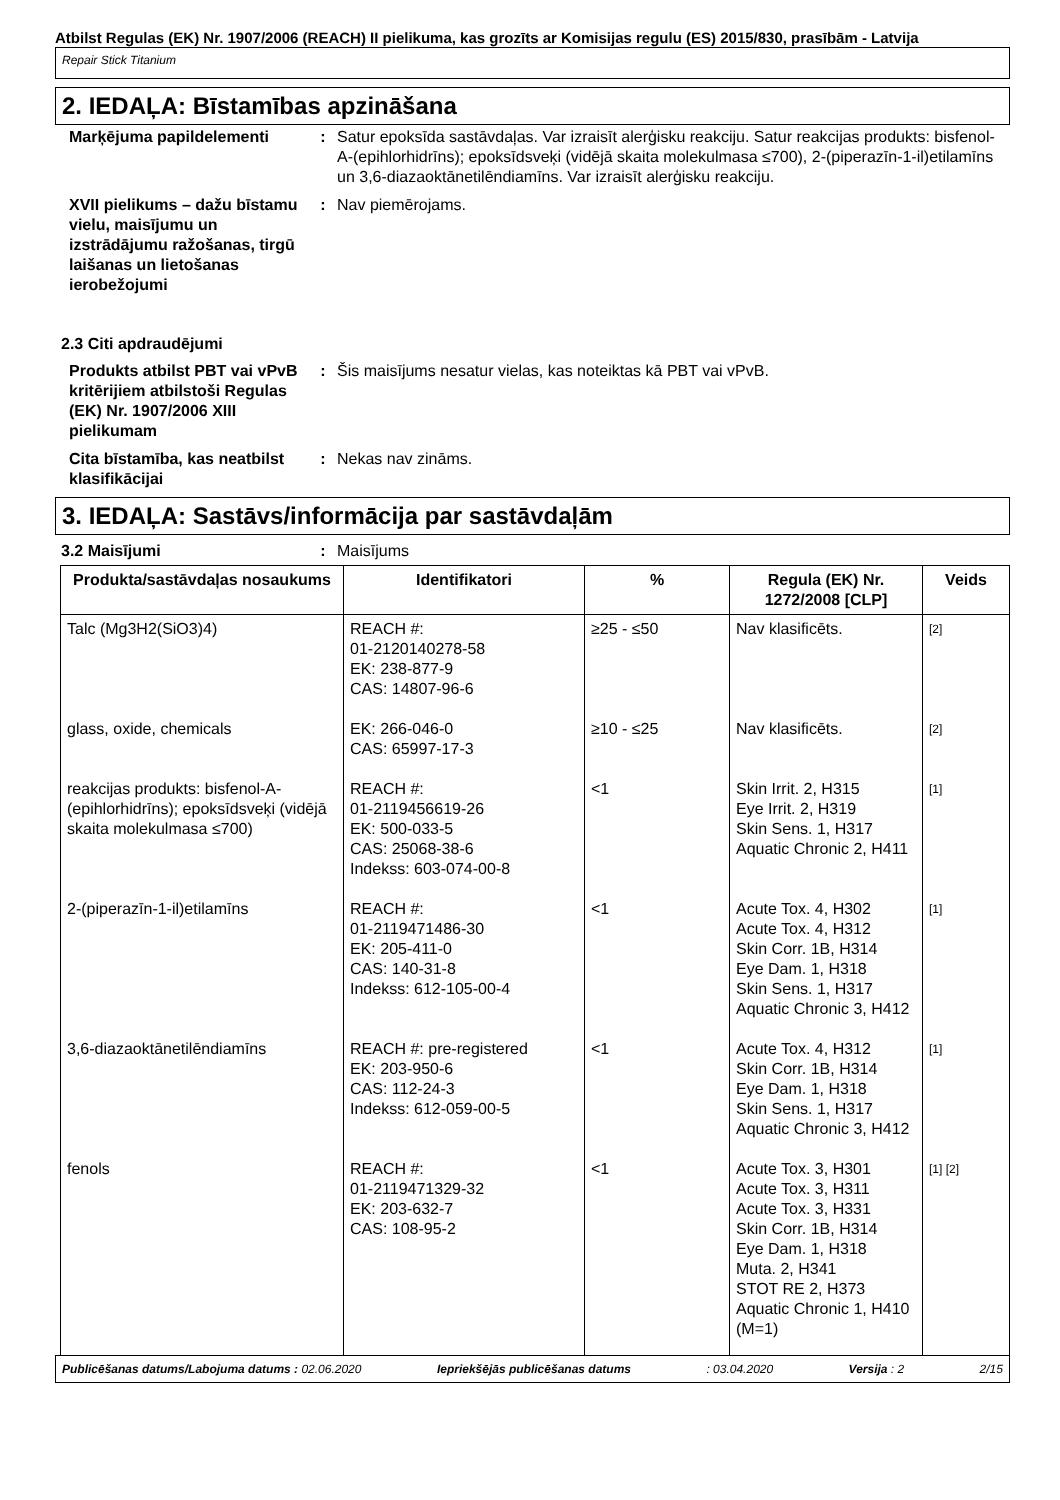Atbilst Regulas (EK) Nr. 1907/2006 (REACH) II pielikuma, kas grozīts ar Komisijas regulu (ES) 2015/830, prasībām - Latvija
Repair Stick Titanium
2. IEDAĻA: Bīstamības apzināšana
Marķējuma papildelementi : Satur epoksīda sastāvdaļas. Var izraisīt alerģisku reakciju. Satur reakcijas produkts: bisfenol-A-(epihlorhidrīns); epoksīdsveķi (vidējā skaita molekulmasa ≤700), 2-(piperazīn-1-il)etilamīns un 3,6-diazaoktānetilēndiamīns. Var izraisīt alerģisku reakciju.
XVII pielikums – dažu bīstamu vielu, maisījumu un izstrādājumu ražošanas, tirgū laišanas un lietošanas ierobežojumi
: Nav piemērojams.
2.3 Citi apdraudējumi
Produkts atbilst PBT vai vPvB kritērijiem atbilstoši Regulas (EK) Nr. 1907/2006 XIII pielikumam
: Šis maisījums nesatur vielas, kas noteiktas kā PBT vai vPvB.
Cita bīstamība, kas neatbilst klasifikācijai
: Nekas nav zināms.
3. IEDAĻA: Sastāvs/informācija par sastāvdaļām
3.2 Maisījumi : Maisījums
| Produkta/sastāvdaļas nosaukums | Identifikatori | % | Regula (EK) Nr. 1272/2008 [CLP] | Veids |
| --- | --- | --- | --- | --- |
| Talc (Mg3H2(SiO3)4) | REACH #: 01-2120140278-58 EK: 238-877-9 CAS: 14807-96-6 | ≥25 - ≤50 | Nav klasificēts. | [2] |
| glass, oxide, chemicals | EK: 266-046-0 CAS: 65997-17-3 | ≥10 - ≤25 | Nav klasificēts. | [2] |
| reakcijas produkts: bisfenol-A-(epihlorhidrīns); epoksīdsveķi (vidējā skaita molekulmasa ≤700) | REACH #: 01-2119456619-26 EK: 500-033-5 CAS: 25068-38-6 Indekss: 603-074-00-8 | <1 | Skin Irrit. 2, H315 Eye Irrit. 2, H319 Skin Sens. 1, H317 Aquatic Chronic 2, H411 | [1] |
| 2-(piperazīn-1-il)etilamīns | REACH #: 01-2119471486-30 EK: 205-411-0 CAS: 140-31-8 Indekss: 612-105-00-4 | <1 | Acute Tox. 4, H302 Acute Tox. 4, H312 Skin Corr. 1B, H314 Eye Dam. 1, H318 Skin Sens. 1, H317 Aquatic Chronic 3, H412 | [1] |
| 3,6-diazaoktānetilēndiamīns | REACH #: pre-registered EK: 203-950-6 CAS: 112-24-3 Indekss: 612-059-00-5 | <1 | Acute Tox. 4, H312 Skin Corr. 1B, H314 Eye Dam. 1, H318 Skin Sens. 1, H317 Aquatic Chronic 3, H412 | [1] |
| fenols | REACH #: 01-2119471329-32 EK: 203-632-7 CAS: 108-95-2 | <1 | Acute Tox. 3, H301 Acute Tox. 3, H311 Acute Tox. 3, H331 Skin Corr. 1B, H314 Eye Dam. 1, H318 Muta. 2, H341 STOT RE 2, H373 Aquatic Chronic 1, H410 (M=1) | [1] [2] |
Publicēšanas datums/Labojuma datums : 02.06.2020 Iepriekšējās publicēšanas datums: 03.04.2020 Versija : 2 2/15